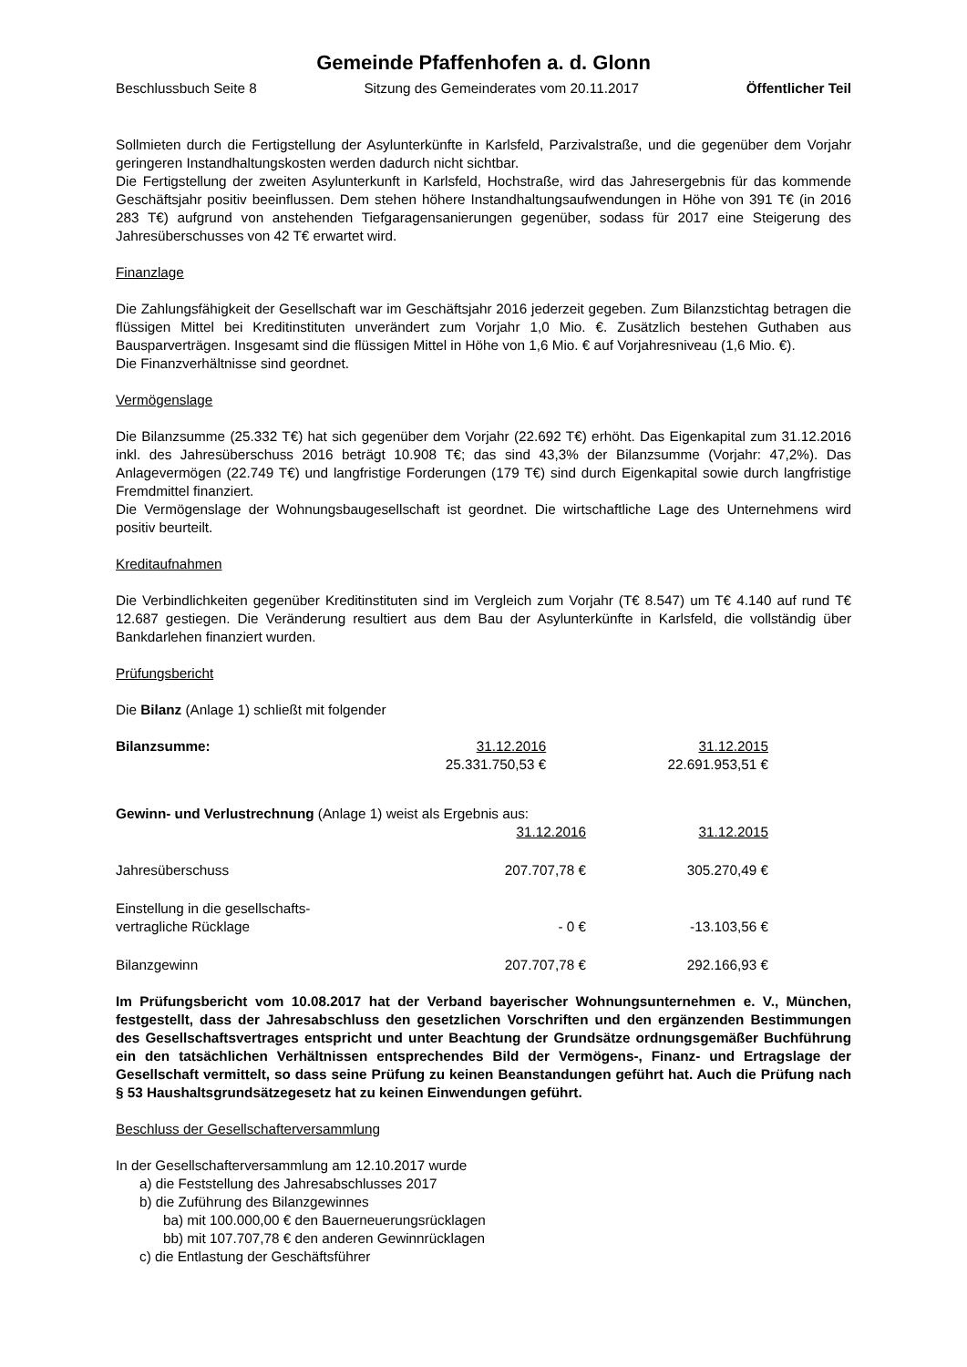Gemeinde Pfaffenhofen a. d. Glonn
Beschlussbuch Seite 8 Sitzung des Gemeinderates vom 20.11.2017 Öffentlicher Teil
Sollmieten durch die Fertigstellung der Asylunterkünfte in Karlsfeld, Parzivalstraße, und die gegenüber dem Vorjahr geringeren Instandhaltungskosten werden dadurch nicht sichtbar.
Die Fertigstellung der zweiten Asylunterkunft in Karlsfeld, Hochstraße, wird das Jahresergebnis für das kommende Geschäftsjahr positiv beeinflussen. Dem stehen höhere Instandhaltungsaufwendungen in Höhe von 391 T€ (in 2016 283 T€) aufgrund von anstehenden Tiefgaragensanierungen gegenüber, sodass für 2017 eine Steigerung des Jahresüberschusses von 42 T€ erwartet wird.
Finanzlage
Die Zahlungsfähigkeit der Gesellschaft war im Geschäftsjahr 2016 jederzeit gegeben. Zum Bilanzstichtag betragen die flüssigen Mittel bei Kreditinstituten unverändert zum Vorjahr 1,0 Mio. €. Zusätzlich bestehen Guthaben aus Bausparverträgen. Insgesamt sind die flüssigen Mittel in Höhe von 1,6 Mio. € auf Vorjahresniveau (1,6 Mio. €).
Die Finanzverhältnisse sind geordnet.
Vermögenslage
Die Bilanzsumme (25.332 T€) hat sich gegenüber dem Vorjahr (22.692 T€) erhöht. Das Eigenkapital zum 31.12.2016 inkl. des Jahresüberschuss 2016 beträgt 10.908 T€; das sind 43,3% der Bilanzsumme (Vorjahr: 47,2%). Das Anlagevermögen (22.749 T€) und langfristige Forderungen (179 T€) sind durch Eigenkapital sowie durch langfristige Fremdmittel finanziert.
Die Vermögenslage der Wohnungsbaugesellschaft ist geordnet. Die wirtschaftliche Lage des Unternehmens wird positiv beurteilt.
Kreditaufnahmen
Die Verbindlichkeiten gegenüber Kreditinstituten sind im Vergleich zum Vorjahr (T€ 8.547) um T€ 4.140 auf rund T€ 12.687 gestiegen. Die Veränderung resultiert aus dem Bau der Asylunterkünfte in Karlsfeld, die vollständig über Bankdarlehen finanziert wurden.
Prüfungsbericht
Die Bilanz (Anlage 1) schließt mit folgender
| Bilanzsumme: | 31.12.2016 | 31.12.2015 |
| | 25.331.750,53 € | 22.691.953,51 € |
Gewinn- und Verlustrechnung (Anlage 1) weist als Ergebnis aus:
| | 31.12.2016 | 31.12.2015 |
| Jahresüberschuss | 207.707,78 € | 305.270,49 € |
| Einstellung in die gesellschafts- vertragliche Rücklage | - 0 € | -13.103,56 € |
| Bilanzgewinn | 207.707,78 € | 292.166,93 € |
Im Prüfungsbericht vom 10.08.2017 hat der Verband bayerischer Wohnungsunternehmen e. V., München, festgestellt, dass der Jahresabschluss den gesetzlichen Vorschriften und den ergänzenden Bestimmungen des Gesellschaftsvertrages entspricht und unter Beachtung der Grundsätze ordnungsgemäßer Buchführung ein den tatsächlichen Verhältnissen entsprechendes Bild der Vermögens-, Finanz- und Ertragslage der Gesellschaft vermittelt, so dass seine Prüfung zu keinen Beanstandungen geführt hat. Auch die Prüfung nach § 53 Haushaltsgrundsätzegesetz hat zu keinen Einwendungen geführt.
Beschluss der Gesellschafterversammlung
In der Gesellschafterversammlung am 12.10.2017 wurde
a) die Feststellung des Jahresabschlusses 2017
b) die Zuführung des Bilanzgewinnes
ba) mit 100.000,00 € den Bauerneuerungsrücklagen
bb) mit 107.707,78 € den anderen Gewinnrücklagen
c) die Entlastung der Geschäftsführer